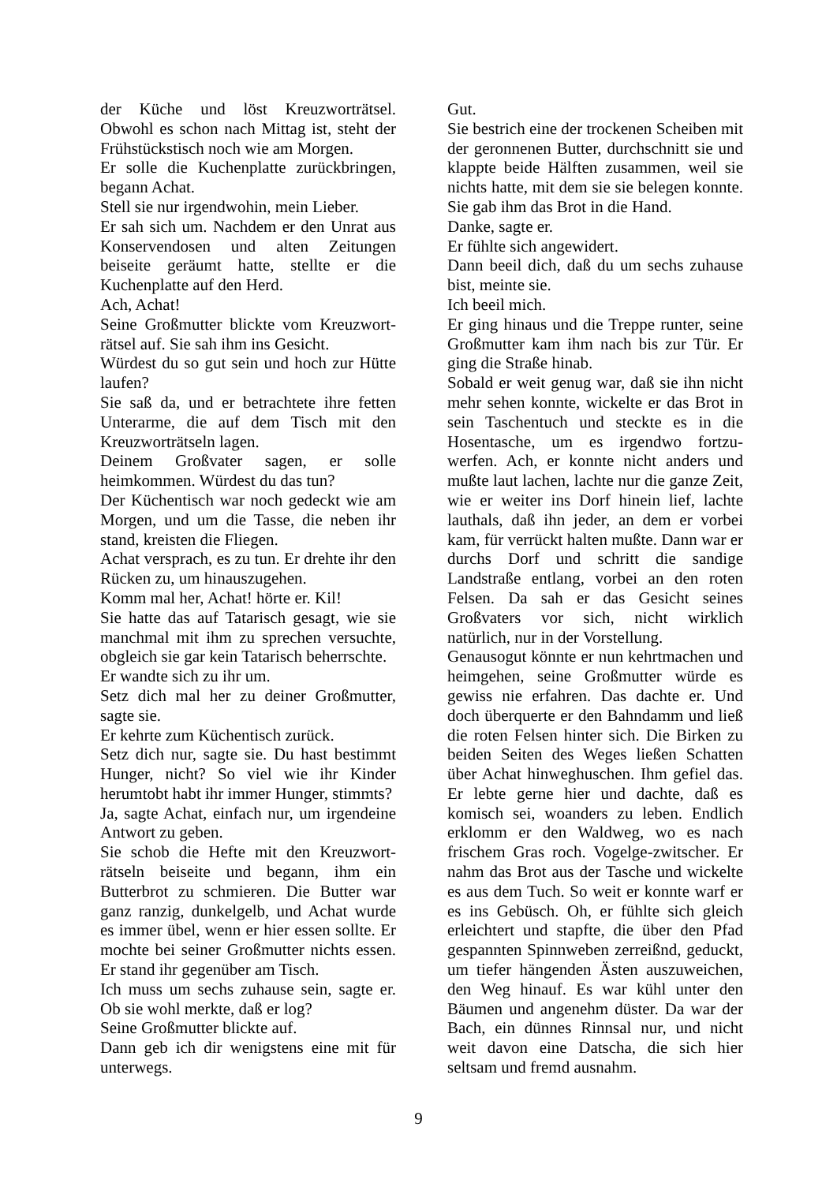der Küche und löst Kreuzworträtsel. Obwohl es schon nach Mittag ist, steht der Frühstückstisch noch wie am Morgen.
Er solle die Kuchenplatte zurückbringen, begann Achat.
Stell sie nur irgendwohin, mein Lieber.
Er sah sich um. Nachdem er den Unrat aus Konservendosen und alten Zeitungen beiseite geräumt hatte, stellte er die Kuchenplatte auf den Herd.
Ach, Achat!
Seine Großmutter blickte vom Kreuzwort-rätsel auf. Sie sah ihm ins Gesicht.
Würdest du so gut sein und hoch zur Hütte laufen?
Sie saß da, und er betrachtete ihre fetten Unterarme, die auf dem Tisch mit den Kreuzworträtseln lagen.
Deinem Großvater sagen, er solle heimkommen. Würdest du das tun?
Der Küchentisch war noch gedeckt wie am Morgen, und um die Tasse, die neben ihr stand, kreisten die Fliegen.
Achat versprach, es zu tun. Er drehte ihr den Rücken zu, um hinauszugehen.
Komm mal her, Achat! hörte er. Kil!
Sie hatte das auf Tatarisch gesagt, wie sie manchmal mit ihm zu sprechen versuchte, obgleich sie gar kein Tatarisch beherrschte.
Er wandte sich zu ihr um.
Setz dich mal her zu deiner Großmutter, sagte sie.
Er kehrte zum Küchentisch zurück.
Setz dich nur, sagte sie. Du hast bestimmt Hunger, nicht? So viel wie ihr Kinder herumtobt habt ihr immer Hunger, stimmts?
Ja, sagte Achat, einfach nur, um irgendeine Antwort zu geben.
Sie schob die Hefte mit den Kreuzwort-rätseln beiseite und begann, ihm ein Butterbrot zu schmieren. Die Butter war ganz ranzig, dunkelgelb, und Achat wurde es immer übel, wenn er hier essen sollte. Er mochte bei seiner Großmutter nichts essen. Er stand ihr gegenüber am Tisch.
Ich muss um sechs zuhause sein, sagte er. Ob sie wohl merkte, daß er log?
Seine Großmutter blickte auf.
Dann geb ich dir wenigstens eine mit für unterwegs.
Gut.
Sie bestrich eine der trockenen Scheiben mit der geronnenen Butter, durchschnitt sie und klappte beide Hälften zusammen, weil sie nichts hatte, mit dem sie sie belegen konnte. Sie gab ihm das Brot in die Hand.
Danke, sagte er.
Er fühlte sich angewidert.
Dann beeil dich, daß du um sechs zuhause bist, meinte sie.
Ich beeil mich.
Er ging hinaus und die Treppe runter, seine Großmutter kam ihm nach bis zur Tür. Er ging die Straße hinab.
Sobald er weit genug war, daß sie ihn nicht mehr sehen konnte, wickelte er das Brot in sein Taschentuch und steckte es in die Hosentasche, um es irgendwo fortzu-werfen. Ach, er konnte nicht anders und mußte laut lachen, lachte nur die ganze Zeit, wie er weiter ins Dorf hinein lief, lachte lauthals, daß ihn jeder, an dem er vorbei kam, für verrückt halten mußte. Dann war er durchs Dorf und schritt die sandige Landstraße entlang, vorbei an den roten Felsen. Da sah er das Gesicht seines Großvaters vor sich, nicht wirklich natürlich, nur in der Vorstellung.
Genausogut könnte er nun kehrtmachen und heimgehen, seine Großmutter würde es gewiss nie erfahren. Das dachte er. Und doch überquerte er den Bahndamm und ließ die roten Felsen hinter sich. Die Birken zu beiden Seiten des Weges ließen Schatten über Achat hinweghuschen. Ihm gefiel das. Er lebte gerne hier und dachte, daß es komisch sei, woanders zu leben. Endlich erklomm er den Waldweg, wo es nach frischem Gras roch. Vogelge-zwitscher. Er nahm das Brot aus der Tasche und wickelte es aus dem Tuch. So weit er konnte warf er es ins Gebüsch. Oh, er fühlte sich gleich erleichtert und stapfte, die über den Pfad gespannten Spinnweben zerreißnd, geduckt, um tiefer hängenden Ästen auszuweichen, den Weg hinauf. Es war kühl unter den Bäumen und angenehm düster. Da war der Bach, ein dünnes Rinnsal nur, und nicht weit davon eine Datscha, die sich hier seltsam und fremd ausnahm.
9